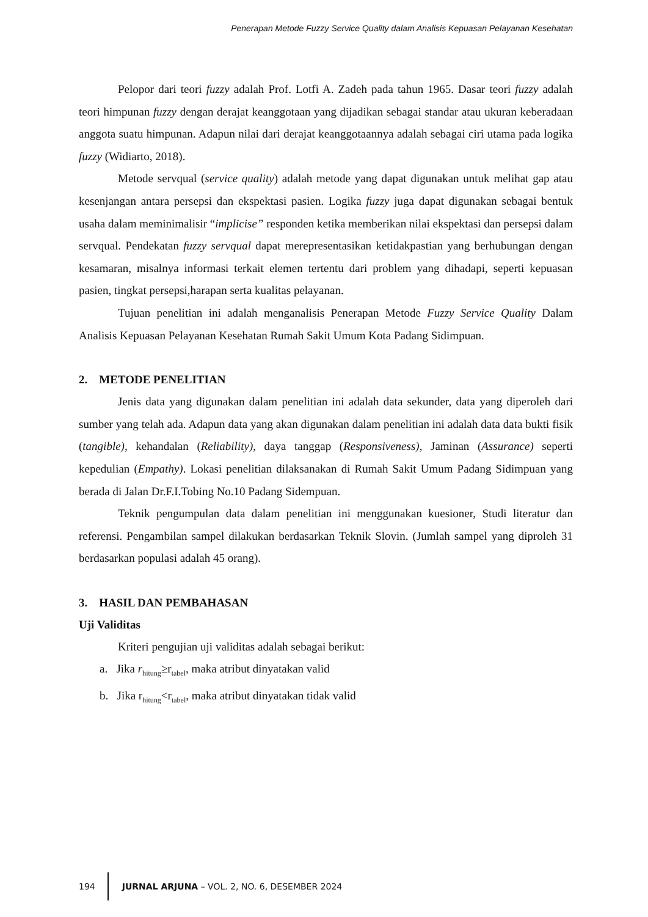Penerapan Metode Fuzzy Service Quality dalam Analisis Kepuasan Pelayanan Kesehatan
Pelopor dari teori fuzzy adalah Prof. Lotfi A. Zadeh pada tahun 1965. Dasar teori fuzzy adalah teori himpunan fuzzy dengan derajat keanggotaan yang dijadikan sebagai standar atau ukuran keberadaan anggota suatu himpunan. Adapun nilai dari derajat keanggotaannya adalah sebagai ciri utama pada logika fuzzy (Widiarto, 2018).
Metode servqual (service quality) adalah metode yang dapat digunakan untuk melihat gap atau kesenjangan antara persepsi dan ekspektasi pasien. Logika fuzzy juga dapat digunakan sebagai bentuk usaha dalam meminimalisir “implicise” responden ketika memberikan nilai ekspektasi dan persepsi dalam servqual. Pendekatan fuzzy servqual dapat merepresentasikan ketidakpastian yang berhubungan dengan kesamaran, misalnya informasi terkait elemen tertentu dari problem yang dihadapi, seperti kepuasan pasien, tingkat persepsi,harapan serta kualitas pelayanan.
Tujuan penelitian ini adalah menganalisis Penerapan Metode Fuzzy Service Quality Dalam Analisis Kepuasan Pelayanan Kesehatan Rumah Sakit Umum Kota Padang Sidimpuan.
2. METODE PENELITIAN
Jenis data yang digunakan dalam penelitian ini adalah data sekunder, data yang diperoleh dari sumber yang telah ada. Adapun data yang akan digunakan dalam penelitian ini adalah data data bukti fisik (tangible), kehandalan (Reliability), daya tanggap (Responsiveness), Jaminan (Assurance) seperti kepedulian (Empathy). Lokasi penelitian dilaksanakan di Rumah Sakit Umum Padang Sidimpuan yang berada di Jalan Dr.F.I.Tobing No.10 Padang Sidempuan.
Teknik pengumpulan data dalam penelitian ini menggunakan kuesioner, Studi literatur dan referensi. Pengambilan sampel dilakukan berdasarkan Teknik Slovin. (Jumlah sampel yang diproleh 31 berdasarkan populasi adalah 45 orang).
3. HASIL DAN PEMBAHASAN
Uji Validitas
Kriteri pengujian uji validitas adalah sebagai berikut:
a. Jika r<sub>hitung</sub>≥r<sub>tabel</sub>, maka atribut dinyatakan valid
b. Jika r<sub>hitung</sub><r<sub>tabel</sub>, maka atribut dinyatakan tidak valid
194
JURNAL ARJUNA – VOL. 2, NO. 6, DESEMBER 2024